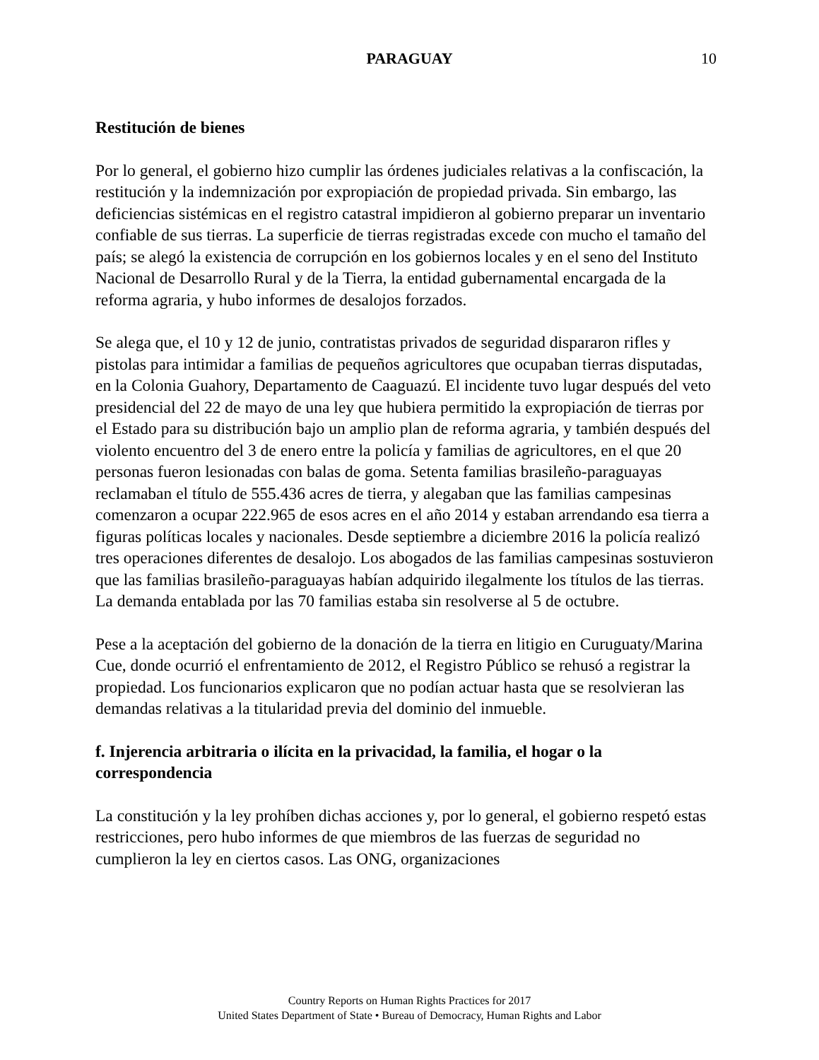PARAGUAY
10
Restitución de bienes
Por lo general, el gobierno hizo cumplir las órdenes judiciales relativas a la confiscación, la restitución y la indemnización por expropiación de propiedad privada. Sin embargo, las deficiencias sistémicas en el registro catastral impidieron al gobierno preparar un inventario confiable de sus tierras. La superficie de tierras registradas excede con mucho el tamaño del país; se alegó la existencia de corrupción en los gobiernos locales y en el seno del Instituto Nacional de Desarrollo Rural y de la Tierra, la entidad gubernamental encargada de la reforma agraria, y hubo informes de desalojos forzados.
Se alega que, el 10 y 12 de junio, contratistas privados de seguridad dispararon rifles y pistolas para intimidar a familias de pequeños agricultores que ocupaban tierras disputadas, en la Colonia Guahory, Departamento de Caaguazú. El incidente tuvo lugar después del veto presidencial del 22 de mayo de una ley que hubiera permitido la expropiación de tierras por el Estado para su distribución bajo un amplio plan de reforma agraria, y también después del violento encuentro del 3 de enero entre la policía y familias de agricultores, en el que 20 personas fueron lesionadas con balas de goma. Setenta familias brasileño-paraguayas reclamaban el título de 555.436 acres de tierra, y alegaban que las familias campesinas comenzaron a ocupar 222.965 de esos acres en el año 2014 y estaban arrendando esa tierra a figuras políticas locales y nacionales. Desde septiembre a diciembre 2016 la policía realizó tres operaciones diferentes de desalojo. Los abogados de las familias campesinas sostuvieron que las familias brasileño-paraguayas habían adquirido ilegalmente los títulos de las tierras. La demanda entablada por las 70 familias estaba sin resolverse al 5 de octubre.
Pese a la aceptación del gobierno de la donación de la tierra en litigio en Curuguaty/Marina Cue, donde ocurrió el enfrentamiento de 2012, el Registro Público se rehusó a registrar la propiedad. Los funcionarios explicaron que no podían actuar hasta que se resolvieran las demandas relativas a la titularidad previa del dominio del inmueble.
f. Injerencia arbitraria o ilícita en la privacidad, la familia, el hogar o la correspondencia
La constitución y la ley prohíben dichas acciones y, por lo general, el gobierno respetó estas restricciones, pero hubo informes de que miembros de las fuerzas de seguridad no cumplieron la ley en ciertos casos. Las ONG, organizaciones
Country Reports on Human Rights Practices for 2017
United States Department of State • Bureau of Democracy, Human Rights and Labor